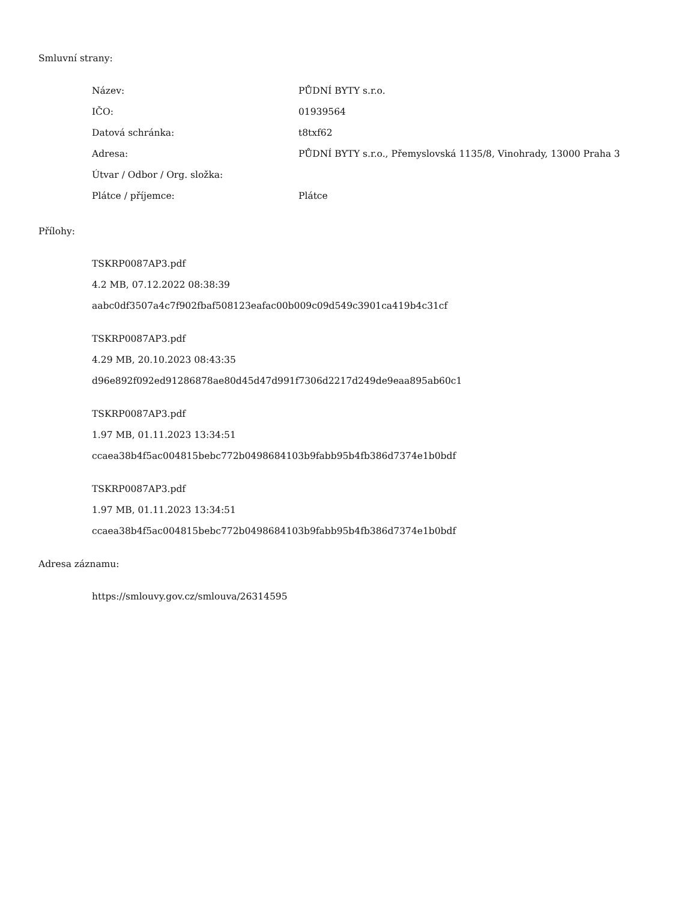Smluvní strany:
| Název: | PŮDNÍ BYTY s.r.o. |
| IČO: | 01939564 |
| Datová schránka: | t8txf62 |
| Adresa: | PŮDNÍ BYTY s.r.o., Přemyslovská 1135/8, Vinohrady, 13000 Praha 3 |
| Útvar / Odbor / Org. složka: | |
| Plátce / příjemce: | Plátce |
Přílohy:
TSKRP0087AP3.pdf
4.2 MB, 07.12.2022 08:38:39
aabc0df3507a4c7f902fbaf508123eafac00b009c09d549c3901ca419b4c31cf
TSKRP0087AP3.pdf
4.29 MB, 20.10.2023 08:43:35
d96e892f092ed91286878ae80d45d47d991f7306d2217d249de9eaa895ab60c1
TSKRP0087AP3.pdf
1.97 MB, 01.11.2023 13:34:51
ccaea38b4f5ac004815bebc772b0498684103b9fabb95b4fb386d7374e1b0bdf
TSKRP0087AP3.pdf
1.97 MB, 01.11.2023 13:34:51
ccaea38b4f5ac004815bebc772b0498684103b9fabb95b4fb386d7374e1b0bdf
Adresa záznamu:
https://smlouvy.gov.cz/smlouva/26314595